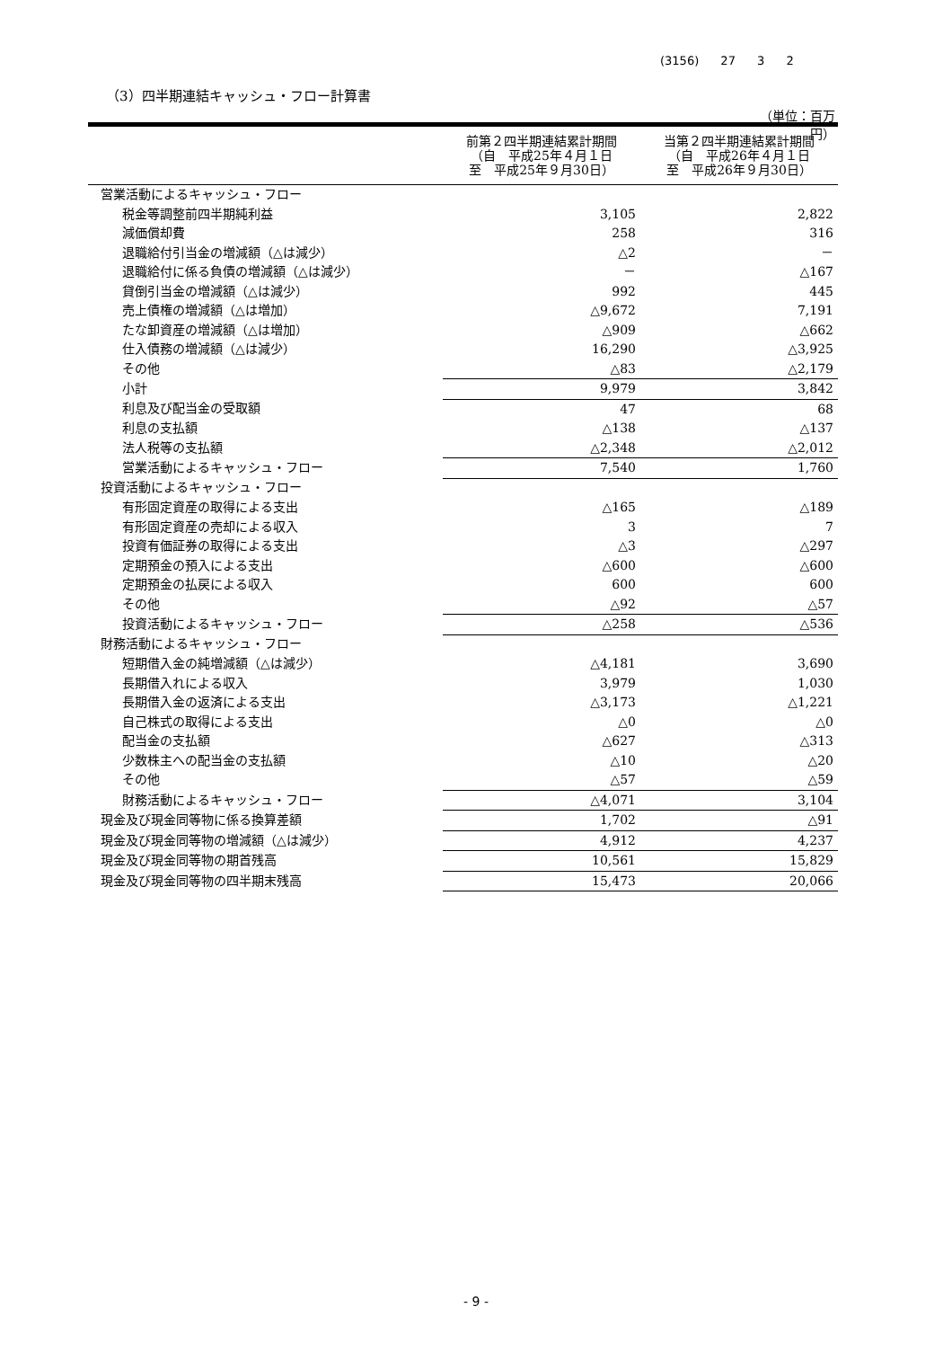(3156) 27 3 2
（3）四半期連結キャッシュ・フロー計算書
（単位：百万円）
| | 前第２四半期連結累計期間 （自 平成25年４月１日 至 平成25年９月30日） | 当第２四半期連結累計期間 （自 平成26年４月１日 至 平成26年９月30日） |
| --- | --- | --- |
| 営業活動によるキャッシュ・フロー | | |
| 税金等調整前四半期純利益 | 3,105 | 2,822 |
| 減価償却費 | 258 | 316 |
| 退職給付引当金の増減額（△は減少） | △2 | － |
| 退職給付に係る負債の増減額（△は減少） | － | △167 |
| 貸倒引当金の増減額（△は減少） | 992 | 445 |
| 売上債権の増減額（△は増加） | △9,672 | 7,191 |
| たな卸資産の増減額（△は増加） | △909 | △662 |
| 仕入債務の増減額（△は減少） | 16,290 | △3,925 |
| その他 | △83 | △2,179 |
| 小計 | 9,979 | 3,842 |
| 利息及び配当金の受取額 | 47 | 68 |
| 利息の支払額 | △138 | △137 |
| 法人税等の支払額 | △2,348 | △2,012 |
| 営業活動によるキャッシュ・フロー | 7,540 | 1,760 |
| 投資活動によるキャッシュ・フロー | | |
| 有形固定資産の取得による支出 | △165 | △189 |
| 有形固定資産の売却による収入 | 3 | 7 |
| 投資有価証券の取得による支出 | △3 | △297 |
| 定期預金の預入による支出 | △600 | △600 |
| 定期預金の払戻による収入 | 600 | 600 |
| その他 | △92 | △57 |
| 投資活動によるキャッシュ・フロー | △258 | △536 |
| 財務活動によるキャッシュ・フロー | | |
| 短期借入金の純増減額（△は減少） | △4,181 | 3,690 |
| 長期借入れによる収入 | 3,979 | 1,030 |
| 長期借入金の返済による支出 | △3,173 | △1,221 |
| 自己株式の取得による支出 | △0 | △0 |
| 配当金の支払額 | △627 | △313 |
| 少数株主への配当金の支払額 | △10 | △20 |
| その他 | △57 | △59 |
| 財務活動によるキャッシュ・フロー | △4,071 | 3,104 |
| 現金及び現金同等物に係る換算差額 | 1,702 | △91 |
| 現金及び現金同等物の増減額（△は減少） | 4,912 | 4,237 |
| 現金及び現金同等物の期首残高 | 10,561 | 15,829 |
| 現金及び現金同等物の四半期末残高 | 15,473 | 20,066 |
- 9 -